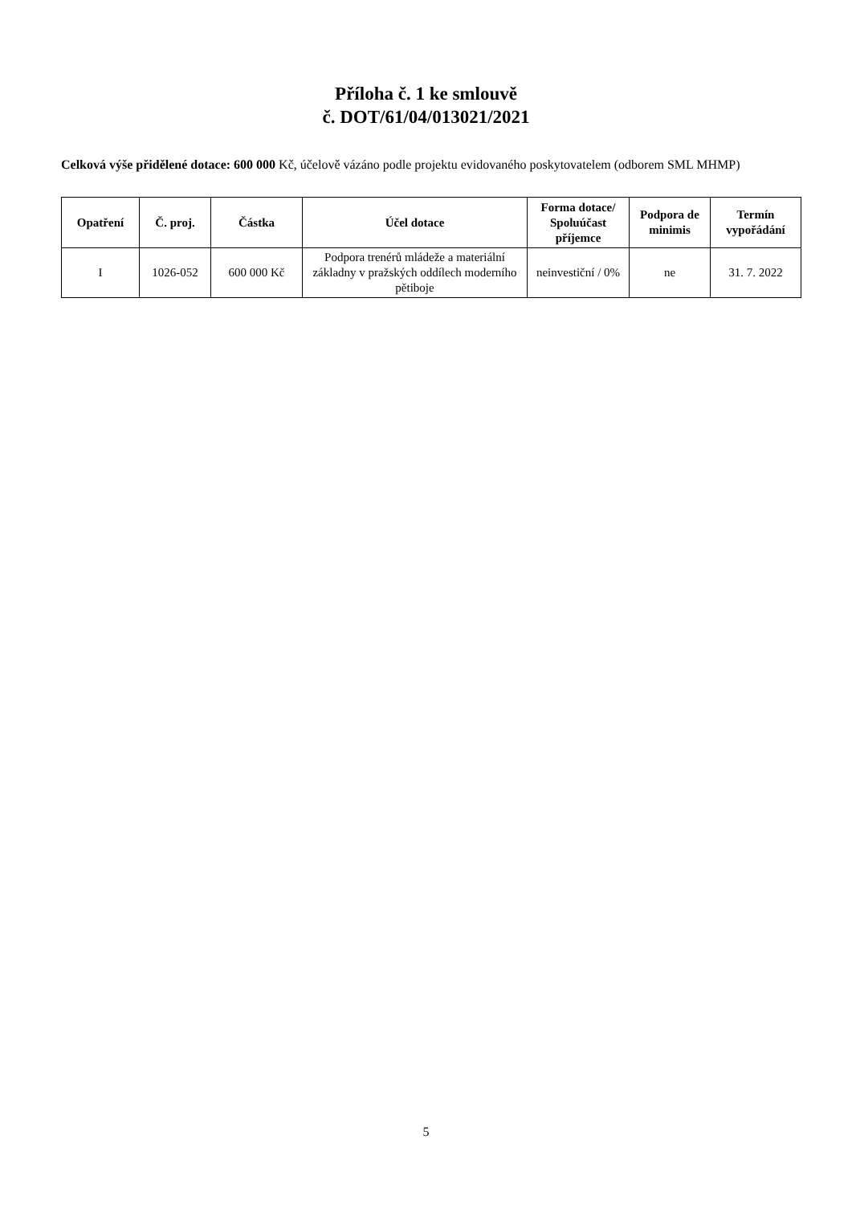Příloha č. 1 ke smlouvě
č. DOT/61/04/013021/2021
Celková výše přidělené dotace: 600 000 Kč, účelově vázáno podle projektu evidovaného poskytovatelem (odborem SML MHMP)
| Opatření | Č. proj. | Částka | Účel dotace | Forma dotace/ Spoluúčast příjemce | Podpora de minimis | Termín vypořádání |
| --- | --- | --- | --- | --- | --- | --- |
| I | 1026-052 | 600 000 Kč | Podpora trenérů mládeže a materiální základny v pražských oddílech moderního pětiboje | neinvestiční / 0% | ne | 31. 7. 2022 |
5